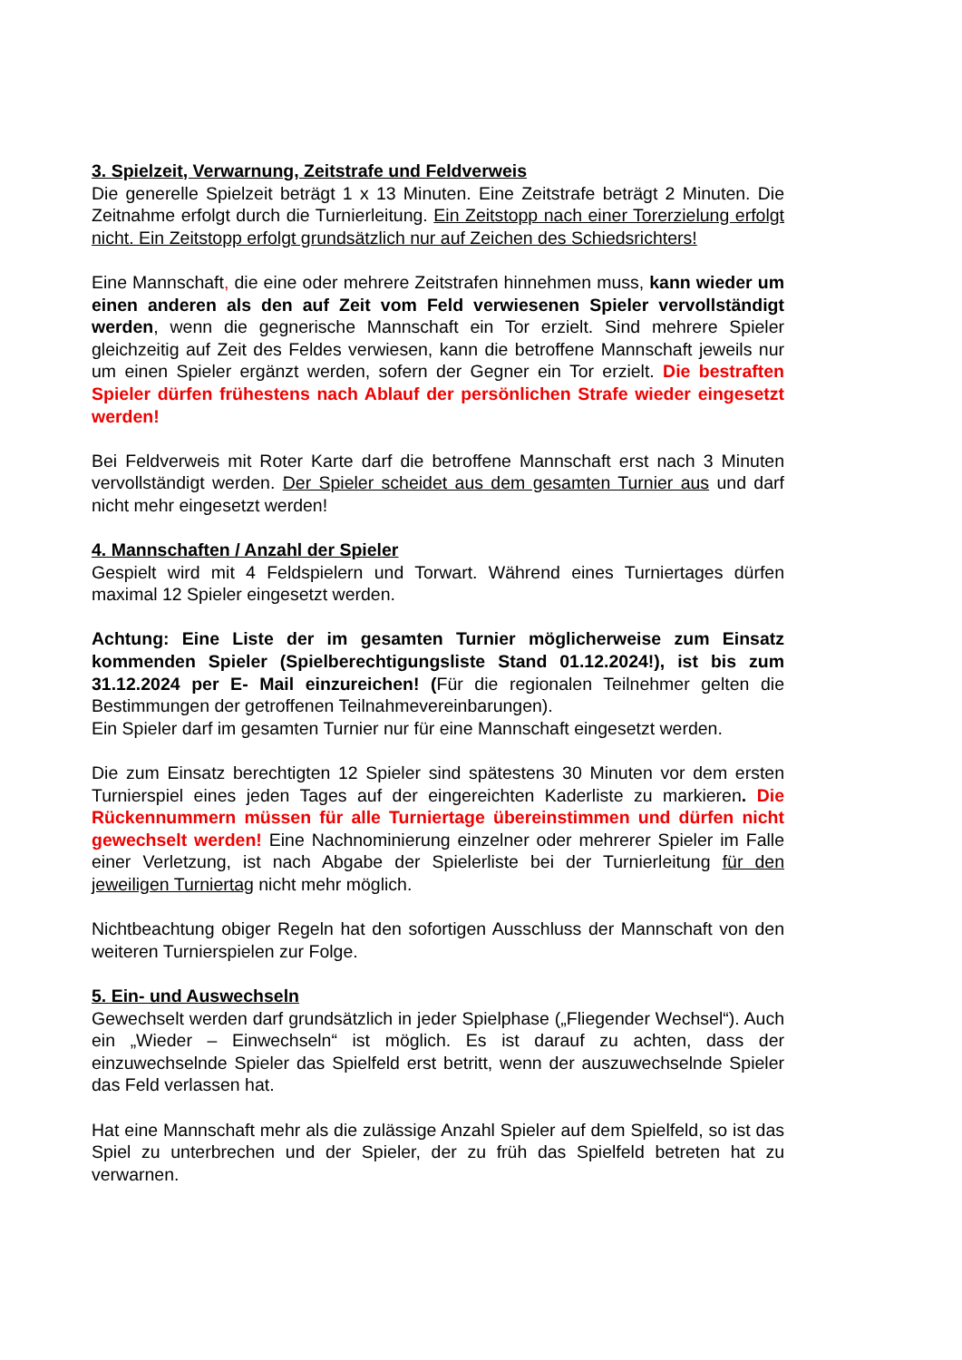3. Spielzeit, Verwarnung, Zeitstrafe und Feldverweis
Die generelle Spielzeit beträgt 1 x 13 Minuten. Eine Zeitstrafe beträgt 2 Minuten. Die Zeitnahme erfolgt durch die Turnierleitung. Ein Zeitstopp nach einer Torerzielung erfolgt nicht. Ein Zeitstopp erfolgt grundsätzlich nur auf Zeichen des Schiedsrichters!
Eine Mannschaft, die eine oder mehrere Zeitstrafen hinnehmen muss, kann wieder um einen anderen als den auf Zeit vom Feld verwiesenen Spieler vervollständigt werden, wenn die gegnerische Mannschaft ein Tor erzielt. Sind mehrere Spieler gleichzeitig auf Zeit des Feldes verwiesen, kann die betroffene Mannschaft jeweils nur um einen Spieler ergänzt werden, sofern der Gegner ein Tor erzielt. Die bestraften Spieler dürfen frühestens nach Ablauf der persönlichen Strafe wieder eingesetzt werden!
Bei Feldverweis mit Roter Karte darf die betroffene Mannschaft erst nach 3 Minuten vervollständigt werden. Der Spieler scheidet aus dem gesamten Turnier aus und darf nicht mehr eingesetzt werden!
4. Mannschaften / Anzahl der Spieler
Gespielt wird mit 4 Feldspielern und Torwart. Während eines Turniertages dürfen maximal 12 Spieler eingesetzt werden.
Achtung: Eine Liste der im gesamten Turnier möglicherweise zum Einsatz kommenden Spieler (Spielberechtigungsliste Stand 01.12.2024!), ist bis zum 31.12.2024 per E- Mail einzureichen! (Für die regionalen Teilnehmer gelten die Bestimmungen der getroffenen Teilnahmevereinbarungen).
Ein Spieler darf im gesamten Turnier nur für eine Mannschaft eingesetzt werden.
Die zum Einsatz berechtigten 12 Spieler sind spätestens 30 Minuten vor dem ersten Turnierspiel eines jeden Tages auf der eingereichten Kaderliste zu markieren. Die Rückennummern müssen für alle Turniertage übereinstimmen und dürfen nicht gewechselt werden! Eine Nachnominierung einzelner oder mehrerer Spieler im Falle einer Verletzung, ist nach Abgabe der Spielerliste bei der Turnierleitung für den jeweiligen Turniertag nicht mehr möglich.
Nichtbeachtung obiger Regeln hat den sofortigen Ausschluss der Mannschaft von den weiteren Turnierspielen zur Folge.
5. Ein- und Auswechseln
Gewechselt werden darf grundsätzlich in jeder Spielphase („Fliegender Wechsel“). Auch ein „Wieder – Einwechseln“ ist möglich. Es ist darauf zu achten, dass der einzuwechselnde Spieler das Spielfeld erst betritt, wenn der auszuwechselnde Spieler das Feld verlassen hat.
Hat eine Mannschaft mehr als die zulässige Anzahl Spieler auf dem Spielfeld, so ist das Spiel zu unterbrechen und der Spieler, der zu früh das Spielfeld betreten hat zu verwarnen.